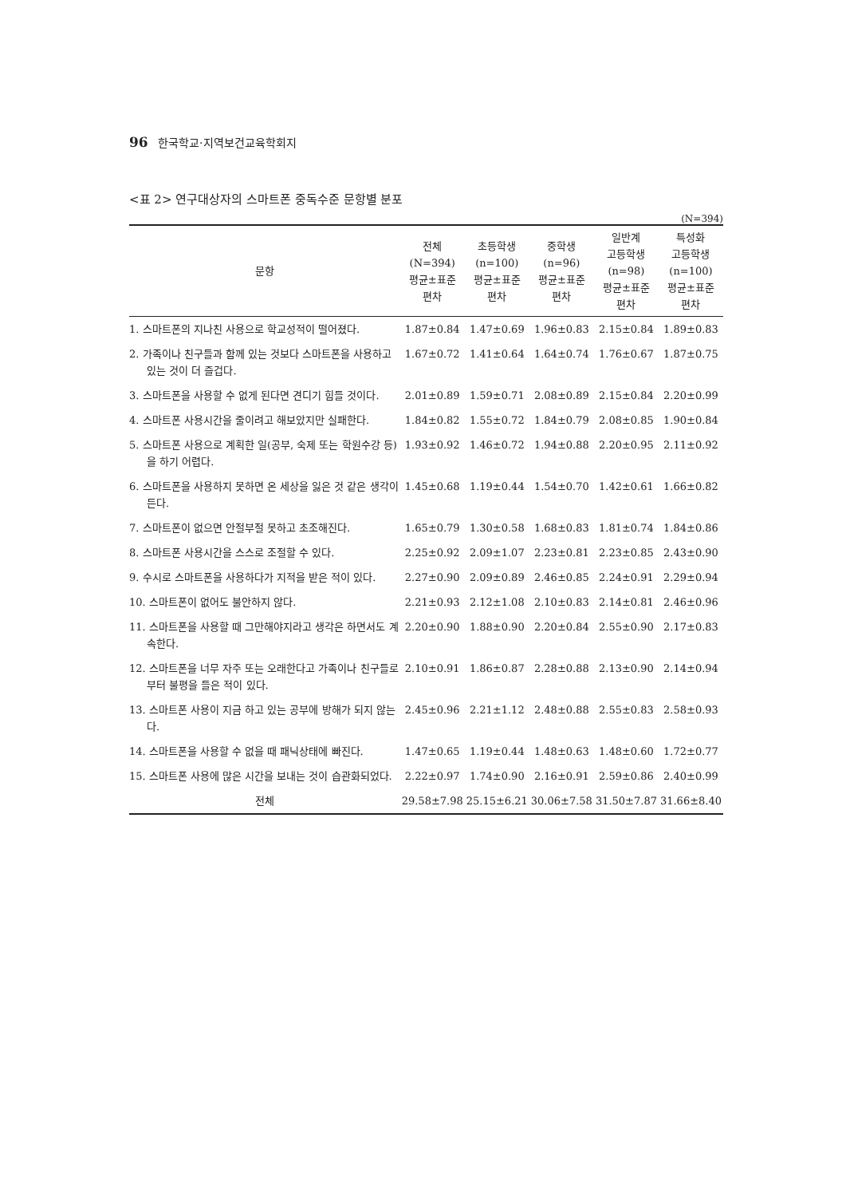96 한국학교·지역보건교육학회지
<표 2> 연구대상자의 스마트폰 중독수준 문항별 분포
(N=394)
| 문항 | 전체 (N=394) 평균±표준 편차 | 초등학생 (n=100) 평균±표준 편차 | 중학생 (n=96) 평균±표준 편차 | 일반계 고등학생 (n=98) 평균±표준 편차 | 특성화 고등학생 (n=100) 평균±표준 편차 |
| --- | --- | --- | --- | --- | --- |
| 1. 스마트폰의 지나친 사용으로 학교성적이 떨어졌다. | 1.87±0.84 | 1.47±0.69 | 1.96±0.83 | 2.15±0.84 | 1.89±0.83 |
| 2. 가족이나 친구들과 함께 있는 것보다 스마트폰을 사용하고 있는 것이 더 즐겁다. | 1.67±0.72 | 1.41±0.64 | 1.64±0.74 | 1.76±0.67 | 1.87±0.75 |
| 3. 스마트폰을 사용할 수 없게 된다면 견디기 힘들 것이다. | 2.01±0.89 | 1.59±0.71 | 2.08±0.89 | 2.15±0.84 | 2.20±0.99 |
| 4. 스마트폰 사용시간을 줄이려고 해보았지만 실패한다. | 1.84±0.82 | 1.55±0.72 | 1.84±0.79 | 2.08±0.85 | 1.90±0.84 |
| 5. 스마트폰 사용으로 계획한 일(공부, 숙제 또는 학원수강 등)을 하기 어렵다. | 1.93±0.92 | 1.46±0.72 | 1.94±0.88 | 2.20±0.95 | 2.11±0.92 |
| 6. 스마트폰을 사용하지 못하면 온 세상을 잃은 것 같은 생각이 든다. | 1.45±0.68 | 1.19±0.44 | 1.54±0.70 | 1.42±0.61 | 1.66±0.82 |
| 7. 스마트폰이 없으면 안절부절 못하고 초조해진다. | 1.65±0.79 | 1.30±0.58 | 1.68±0.83 | 1.81±0.74 | 1.84±0.86 |
| 8. 스마트폰 사용시간을 스스로 조절할 수 있다. | 2.25±0.92 | 2.09±1.07 | 2.23±0.81 | 2.23±0.85 | 2.43±0.90 |
| 9. 수시로 스마트폰을 사용하다가 지적을 받은 적이 있다. | 2.27±0.90 | 2.09±0.89 | 2.46±0.85 | 2.24±0.91 | 2.29±0.94 |
| 10. 스마트폰이 없어도 불안하지 않다. | 2.21±0.93 | 2.12±1.08 | 2.10±0.83 | 2.14±0.81 | 2.46±0.96 |
| 11. 스마트폰을 사용할 때 그만해야지라고 생각은 하면서도 계속한다. | 2.20±0.90 | 1.88±0.90 | 2.20±0.84 | 2.55±0.90 | 2.17±0.83 |
| 12. 스마트폰을 너무 자주 또는 오래한다고 가족이나 친구들로부터 불평을 들은 적이 있다. | 2.10±0.91 | 1.86±0.87 | 2.28±0.88 | 2.13±0.90 | 2.14±0.94 |
| 13. 스마트폰 사용이 지금 하고 있는 공부에 방해가 되지 않는다. | 2.45±0.96 | 2.21±1.12 | 2.48±0.88 | 2.55±0.83 | 2.58±0.93 |
| 14. 스마트폰을 사용할 수 없을 때 패닉상태에 빠진다. | 1.47±0.65 | 1.19±0.44 | 1.48±0.63 | 1.48±0.60 | 1.72±0.77 |
| 15. 스마트폰 사용에 많은 시간을 보내는 것이 습관화되었다. | 2.22±0.97 | 1.74±0.90 | 2.16±0.91 | 2.59±0.86 | 2.40±0.99 |
| 전체 | 29.58±7.98 | 25.15±6.21 | 30.06±7.58 | 31.50±7.87 | 31.66±8.40 |